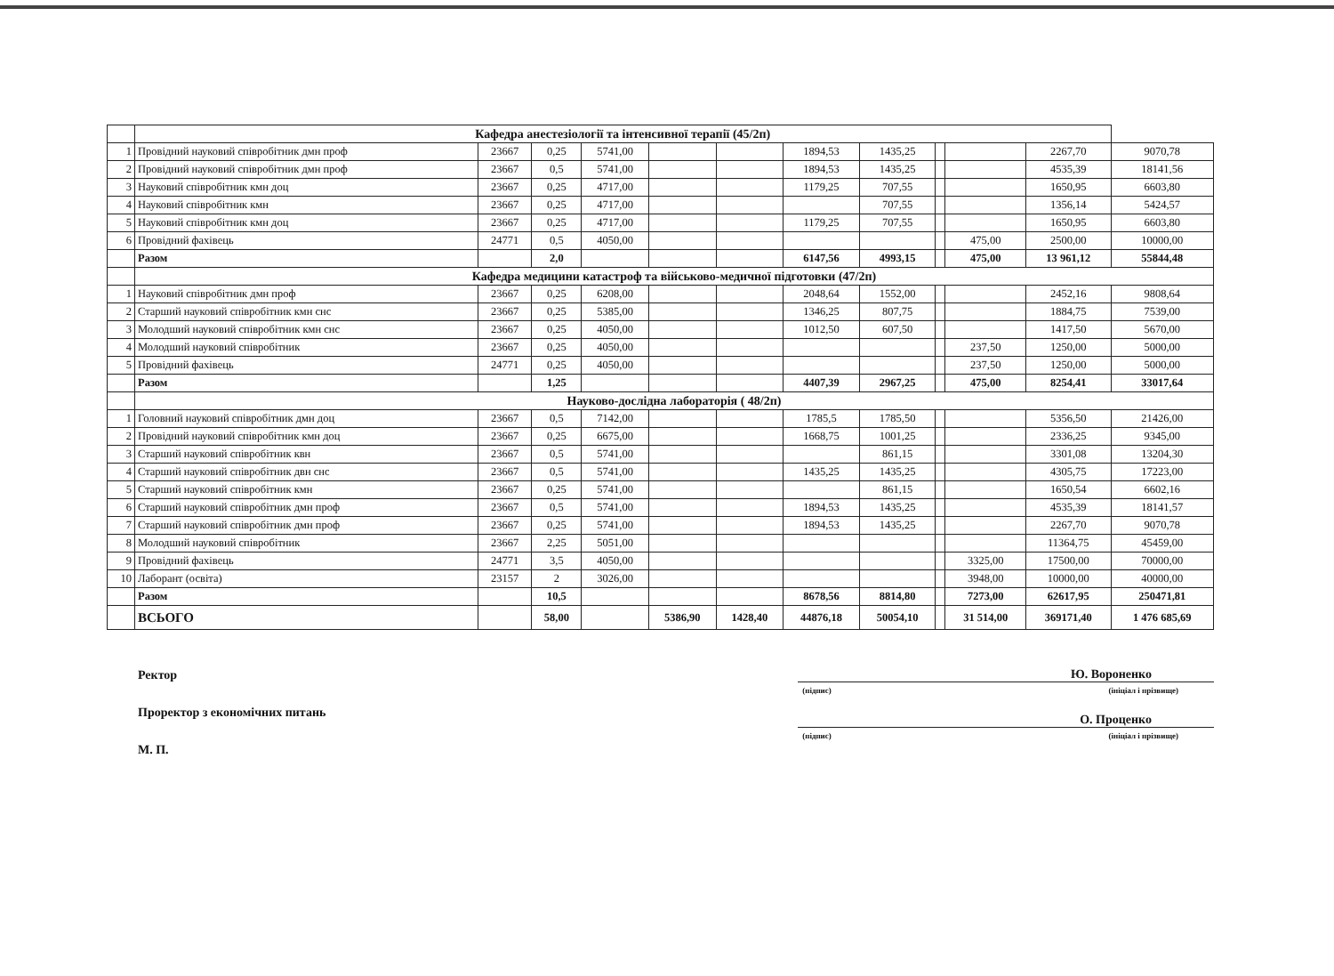| | Кафедра анестезіології та інтенсивної терапії (45/2п) | | | | | | | | | | | |
| 1 | Провідний науковий співробітник дмн проф | 23667 | 0,25 | 5741,00 | | | 1894,53 | 1435,25 | | | 2267,70 | 9070,78 |
| 2 | Провідний науковий співробітник дмн проф | 23667 | 0,5 | 5741,00 | | | 1894,53 | 1435,25 | | | 4535,39 | 18141,56 |
| 3 | Науковий співробітник кмн доц | 23667 | 0,25 | 4717,00 | | | 1179,25 | 707,55 | | | 1650,95 | 6603,80 |
| 4 | Науковий співробітник кмн | 23667 | 0,25 | 4717,00 | | | | 707,55 | | | 1356,14 | 5424,57 |
| 5 | Науковий співробітник кмн доц | 23667 | 0,25 | 4717,00 | | | 1179,25 | 707,55 | | | 1650,95 | 6603,80 |
| 6 | Провідний фахівець | 24771 | 0,5 | 4050,00 | | | | | | 475,00 | 2500,00 | 10000,00 |
| | Разом | | 2,0 | | | | 6147,56 | 4993,15 | | 475,00 | 13 961,12 | 55844,48 |
| | Кафедра медицини катастроф та військово-медичної підготовки (47/2п) | | | | | | | | | | | |
| 1 | Науковий співробітник дмн проф | 23667 | 0,25 | 6208,00 | | | 2048,64 | 1552,00 | | | 2452,16 | 9808,64 |
| 2 | Старший науковий співробітник кмн снс | 23667 | 0,25 | 5385,00 | | | 1346,25 | 807,75 | | | 1884,75 | 7539,00 |
| 3 | Молодший науковий співробітник кмн снс | 23667 | 0,25 | 4050,00 | | | 1012,50 | 607,50 | | | 1417,50 | 5670,00 |
| 4 | Молодший науковий співробітник | 23667 | 0,25 | 4050,00 | | | | | | 237,50 | 1250,00 | 5000,00 |
| 5 | Провідний фахівець | 24771 | 0,25 | 4050,00 | | | | | | 237,50 | 1250,00 | 5000,00 |
| | Разом | | 1,25 | | | | 4407,39 | 2967,25 | | 475,00 | 8254,41 | 33017,64 |
| | Науково-дослідна лабораторія ( 48/2п) | | | | | | | | | | | |
| 1 | Головний науковий співробітник дмн доц | 23667 | 0,5 | 7142,00 | | | 1785,5 | 1785,50 | | | 5356,50 | 21426,00 |
| 2 | Провідний науковий співробітник кмн доц | 23667 | 0,25 | 6675,00 | | | 1668,75 | 1001,25 | | | 2336,25 | 9345,00 |
| 3 | Старший науковий співробітник квн | 23667 | 0,5 | 5741,00 | | | | 861,15 | | | 3301,08 | 13204,30 |
| 4 | Старший науковий співробітник двн снс | 23667 | 0,5 | 5741,00 | | | 1435,25 | 1435,25 | | | 4305,75 | 17223,00 |
| 5 | Старший науковий співробітник кмн | 23667 | 0,25 | 5741,00 | | | | 861,15 | | | 1650,54 | 6602,16 |
| 6 | Старший науковий співробітник дмн проф | 23667 | 0,5 | 5741,00 | | | 1894,53 | 1435,25 | | | 4535,39 | 18141,57 |
| 7 | Старший науковий співробітник дмн проф | 23667 | 0,25 | 5741,00 | | | 1894,53 | 1435,25 | | | 2267,70 | 9070,78 |
| 8 | Молодший науковий співробітник | 23667 | 2,25 | 5051,00 | | | | | | | 11364,75 | 45459,00 |
| 9 | Провідний фахівець | 24771 | 3,5 | 4050,00 | | | | | | 3325,00 | 17500,00 | 70000,00 |
| 10 | Лаборант (освіта) | 23157 | 2 | 3026,00 | | | | | | 3948,00 | 10000,00 | 40000,00 |
| | Разом | | 10,5 | | | | 8678,56 | 8814,80 | | 7273,00 | 62617,95 | 250471,81 |
| | ВСЬОГО | | 58,00 | | 5386,90 | 1428,40 | 44876,18 | 50054,10 | | 31 514,00 | 369171,40 | 1 476 685,69 |
Ректор
Проректор з економічних питань
М. П.
Ю. Вороненко
(підпис) (ініціал і прізвище)
О. Проценко
(підпис) (ініціал і прізвище)